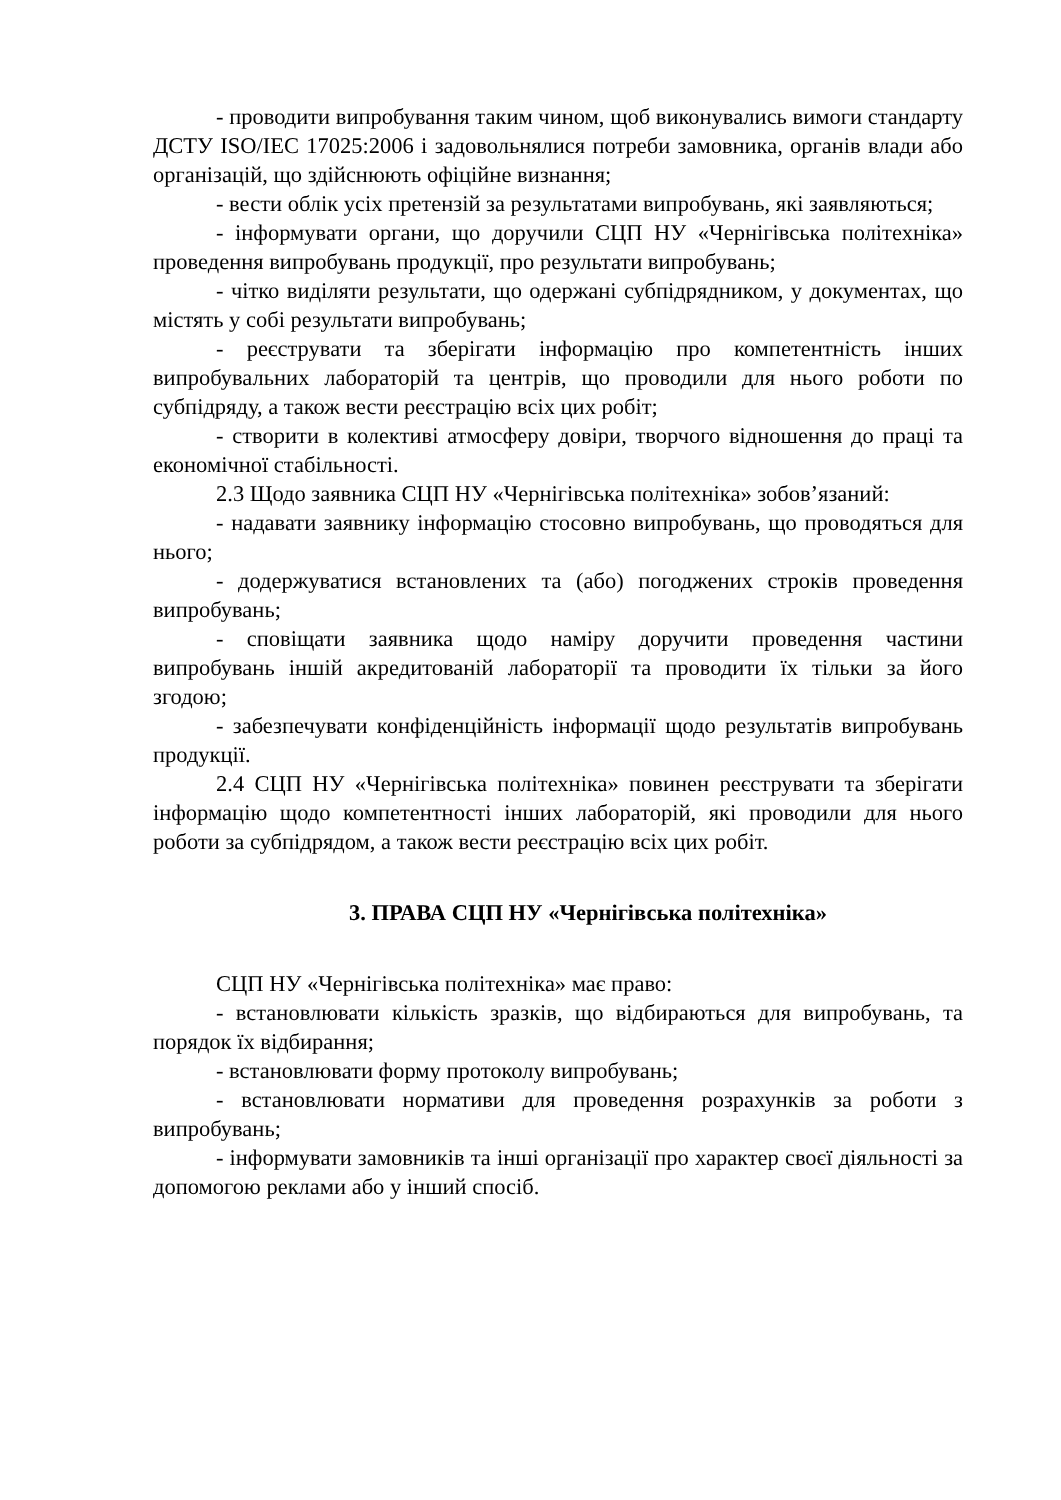- проводити випробування таким чином, щоб виконувались вимоги стандарту ДСТУ ISO/IEC 17025:2006 і задовольнялися потреби замовника, органів влади або організацій, що здійснюють офіційне визнання;
- вести облік усіх претензій за результатами випробувань, які заявляються;
- інформувати органи, що доручили СЦП НУ «Чернігівська політехніка» проведення випробувань продукції, про результати випробувань;
- чітко виділяти результати, що одержані субпідрядником, у документах, що містять у собі результати випробувань;
- реєструвати та зберігати інформацію про компетентність інших випробувальних лабораторій та центрів, що проводили для нього роботи по субпідряду, а також вести реєстрацію всіх цих робіт;
- створити в колективі атмосферу довіри, творчого відношення до праці та економічної стабільності.
2.3 Щодо заявника СЦП НУ «Чернігівська політехніка» зобов’язаний:
- надавати заявнику інформацію стосовно випробувань, що проводяться для нього;
- додержуватися встановлених та (або) погоджених строків проведення випробувань;
- сповіщати заявника щодо наміру доручити проведення частини випробувань іншій акредитованій лабораторії та проводити їх тільки за його згодою;
- забезпечувати конфіденційність інформації щодо результатів випробувань продукції.
2.4 СЦП НУ «Чернігівська політехніка» повинен реєструвати та зберігати інформацію щодо компетентності інших лабораторій, які проводили для нього роботи за субпідрядом, а також вести реєстрацію всіх цих робіт.
3. ПРАВА СЦП НУ «Чернігівська політехніка»
СЦП НУ «Чернігівська політехніка» має право:
- встановлювати кількість зразків, що відбираються для випробувань, та порядок їх відбирання;
- встановлювати форму протоколу випробувань;
- встановлювати нормативи для проведення розрахунків за роботи з випробувань;
- інформувати замовників та інші організації про характер своєї діяльності за допомогою реклами або у інший спосіб.